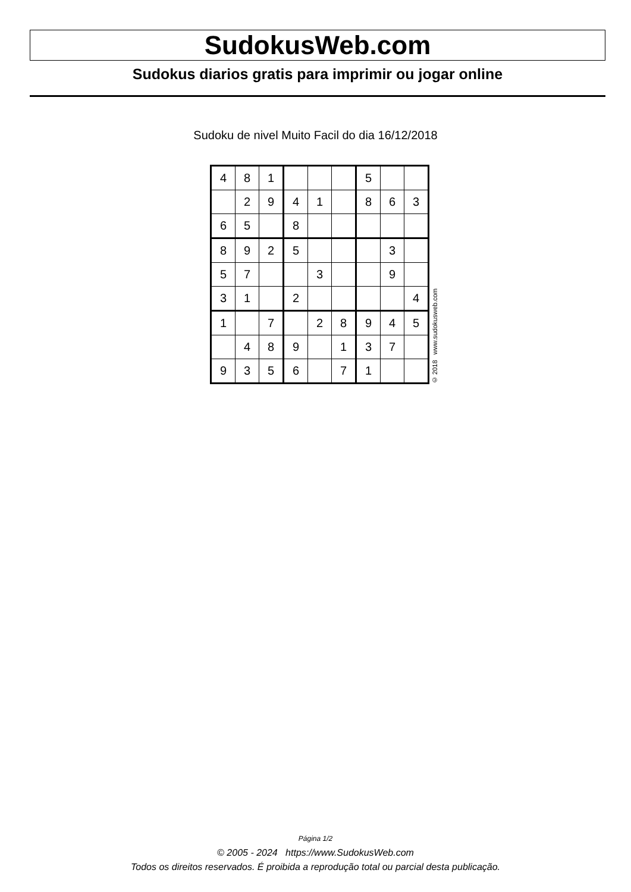SudokusWeb.com
Sudokus diarios gratis para imprimir ou jogar online
Sudoku de nivel Muito Facil do dia 16/12/2018
| 4 | 8 | 1 | | | | 5 | | |
| | 2 | 9 | 4 | 1 | | 8 | 6 | 3 |
| 6 | 5 | | 8 | | | | | |
| 8 | 9 | 2 | 5 | | | | 3 | |
| 5 | 7 | | | 3 | | | 9 | |
| 3 | 1 | | 2 | | | | | 4 |
| 1 | | 7 | | 2 | 8 | 9 | 4 | 5 |
| | 4 | 8 | 9 | | 1 | 3 | 7 | |
| 9 | 3 | 5 | 6 | | 7 | 1 | | |
© 2018 www.sudokusweb.com
Página 1/2
© 2005 - 2024 https://www.SudokusWeb.com
Todos os direitos reservados. É proibida a reprodução total ou parcial desta publicação.